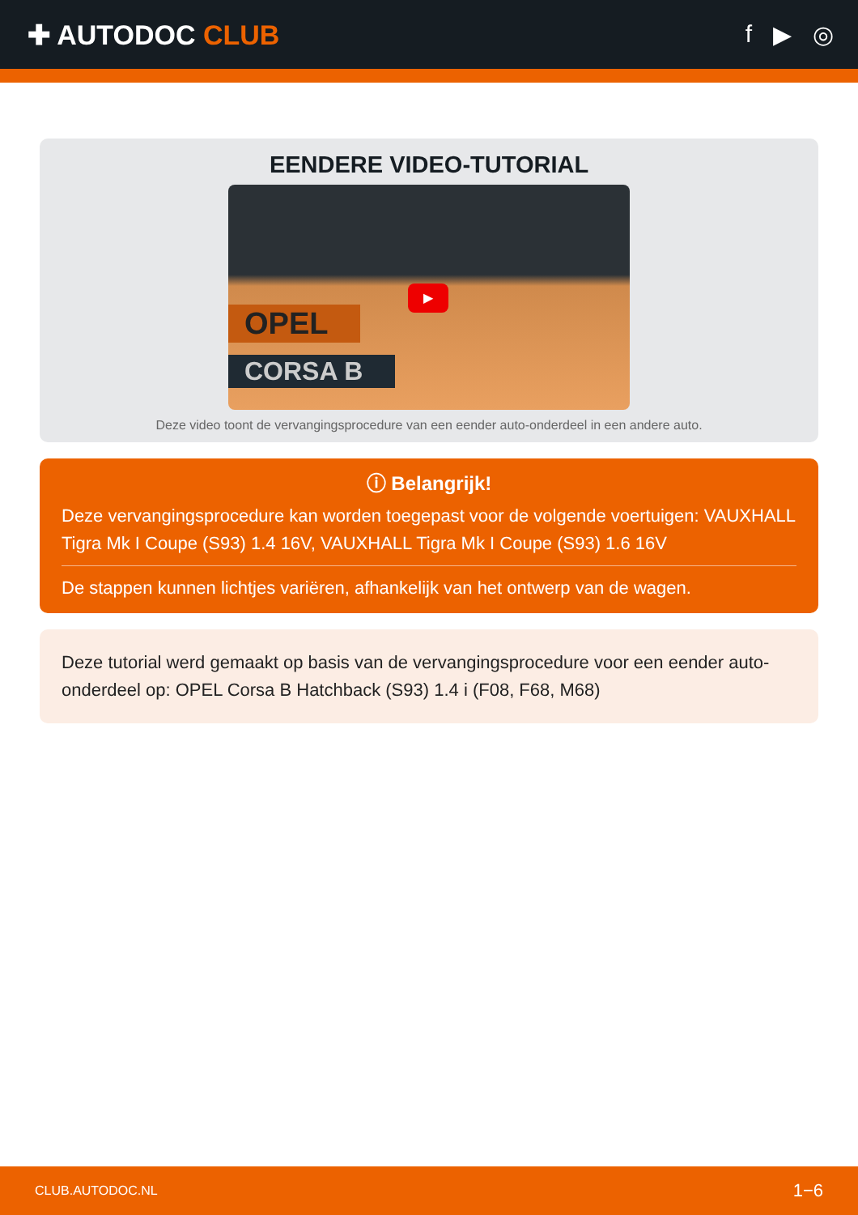✚ AUTODOC CLUB f ▶ ◎
EENDERE VIDEO-TUTORIAL
OPEL
CORSA B
▶
Deze video toont de vervangingsprocedure van een eender auto-onderdeel in een andere auto.
ⓘ Belangrijk!
Deze vervangingsprocedure kan worden toegepast voor de volgende voertuigen: VAUXHALL Tigra Mk I Coupe (S93) 1.4 16V, VAUXHALL Tigra Mk I Coupe (S93) 1.6 16V
De stappen kunnen lichtjes variëren, afhankelijk van het ontwerp van de wagen.
Deze tutorial werd gemaakt op basis van de vervangingsprocedure voor een eender auto-onderdeel op: OPEL Corsa B Hatchback (S93) 1.4 i (F08, F68, M68)
CLUB.AUTODOC.NL 1−6